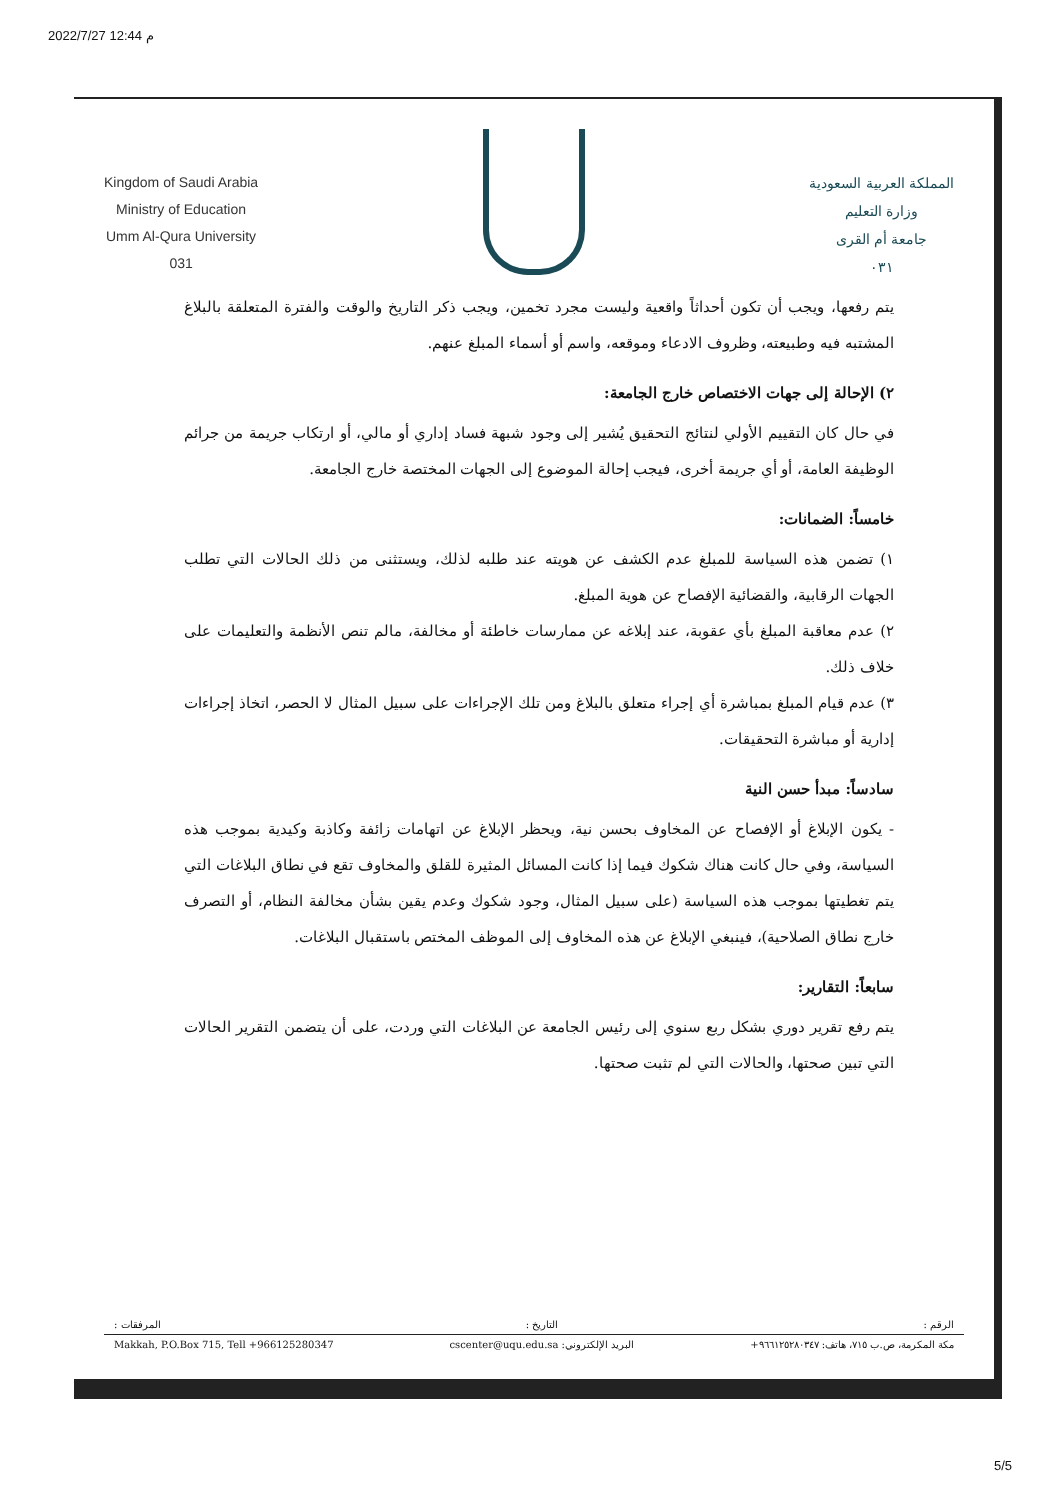2022/7/27 12:44 م
Kingdom of Saudi Arabia
Ministry of Education
Umm Al-Qura University
031
المملكة العربية السعودية
وزارة التعليم
جامعة أم القرى
٠٣١
يتم رفعها، ويجب أن تكون أحداثاً واقعية وليست مجرد تخمين، ويجب ذكر التاريخ والوقت والفترة المتعلقة بالبلاغ المشتبه فيه وطبيعته، وظروف الادعاء وموقعه، واسم أو أسماء المبلغ عنهم.
٢) الإحالة إلى جهات الاختصاص خارج الجامعة:
في حال كان التقييم الأولي لنتائج التحقيق يُشير إلى وجود شبهة فساد إداري أو مالي، أو ارتكاب جريمة من جرائم الوظيفة العامة، أو أي جريمة أخرى، فيجب إحالة الموضوع إلى الجهات المختصة خارج الجامعة.
خامساً: الضمانات:
١) تضمن هذه السياسة للمبلغ عدم الكشف عن هويته عند طلبه لذلك، ويستثنى من ذلك الحالات التي تطلب الجهات الرقابية، والقضائية الإفصاح عن هوية المبلغ.
٢) عدم معاقبة المبلغ بأي عقوبة، عند إبلاغه عن ممارسات خاطئة أو مخالفة، مالم تنص الأنظمة والتعليمات على خلاف ذلك.
٣) عدم قيام المبلغ بمباشرة أي إجراء متعلق بالبلاغ ومن تلك الإجراءات على سبيل المثال لا الحصر، اتخاذ إجراءات إدارية أو مباشرة التحقيقات.
سادساً: مبدأ حسن النية
- يكون الإبلاغ أو الإفصاح عن المخاوف بحسن نية، ويحظر الإبلاغ عن اتهامات زائفة وكاذبة وكيدية بموجب هذه السياسة، وفي حال كانت هناك شكوك فيما إذا كانت المسائل المثيرة للقلق والمخاوف تقع في نطاق البلاغات التي يتم تغطيتها بموجب هذه السياسة (على سبيل المثال، وجود شكوك وعدم يقين بشأن مخالفة النظام، أو التصرف خارج نطاق الصلاحية)، فينبغي الإبلاغ عن هذه المخاوف إلى الموظف المختص باستقبال البلاغات.
سابعاً: التقارير:
يتم رفع تقرير دوري بشكل ربع سنوي إلى رئيس الجامعة عن البلاغات التي وردت، على أن يتضمن التقرير الحالات التي تبين صحتها، والحالات التي لم تثبت صحتها.
الرقم : التاريخ : المرفقات :
مكة المكرمة، ص.ب ٧١٥، هاتف: ٩٦٦١٢٥٢٨٠٣٤٧+ البريد الإلكتروني: cscenter@uqu.edu.sa Makkah, P.O.Box 715, Tell +966125280347
5/5